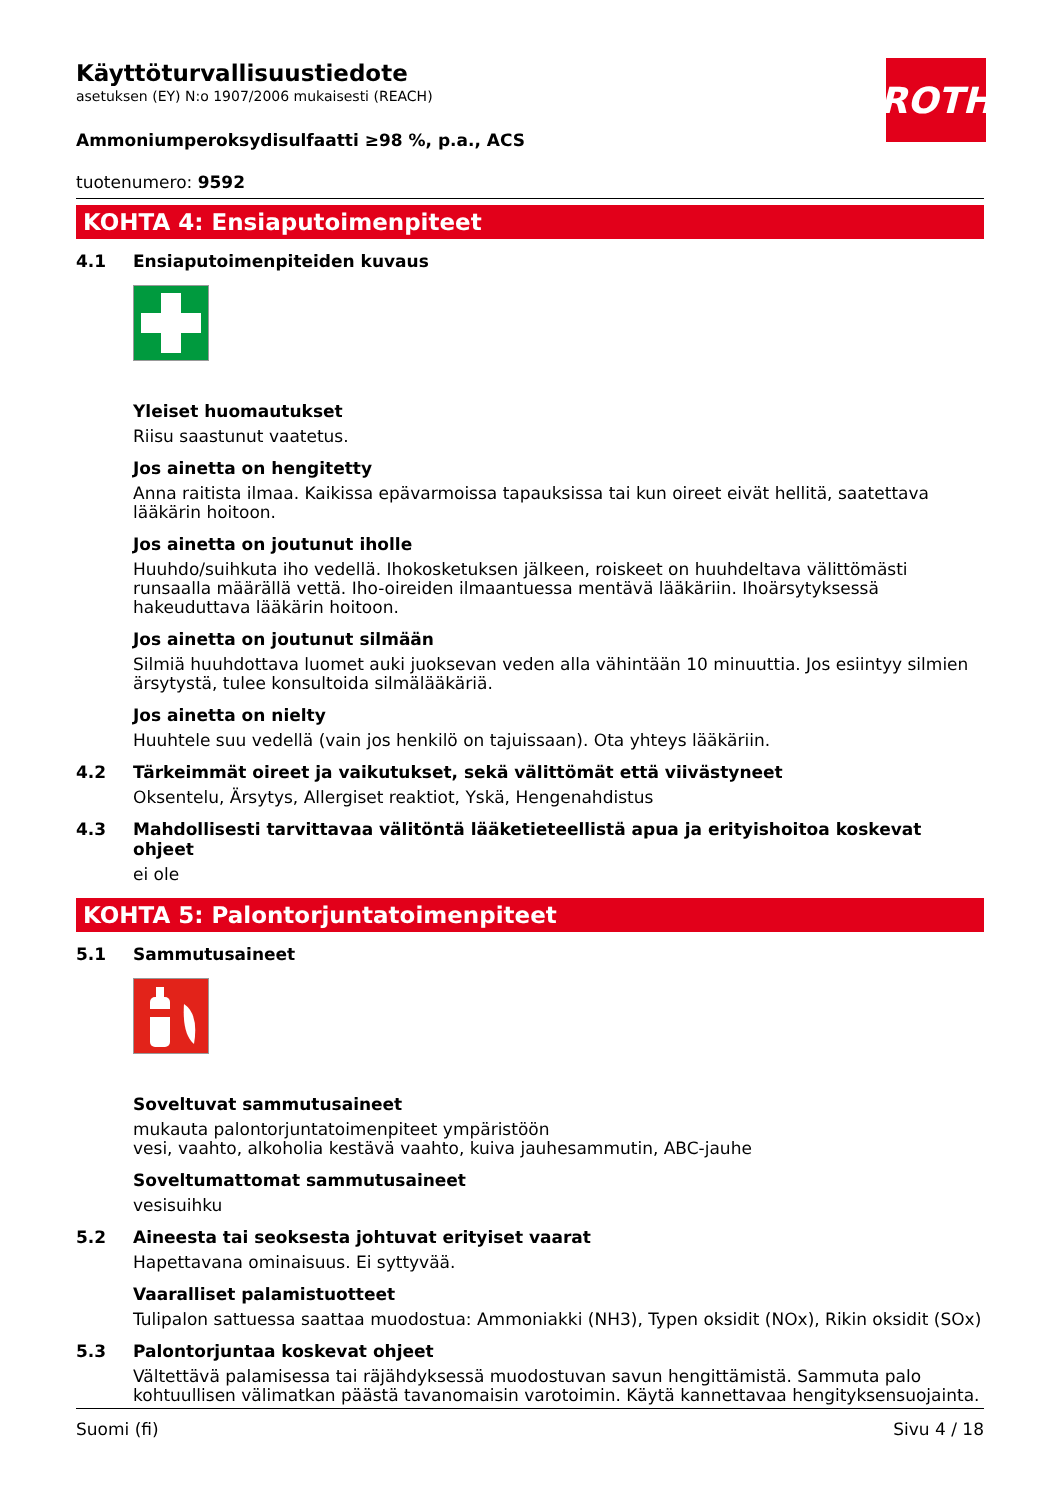ROTH
Käyttöturvallisuustiedote
asetuksen (EY) N:o 1907/2006 mukaisesti (REACH)
Ammoniumperoksydisulfaatti ≥98 %, p.a., ACS
tuotenumero: 9592
KOHTA 4: Ensiaputoimenpiteet
4.1 Ensiaputoimenpiteiden kuvaus
Yleiset huomautukset
Riisu saastunut vaatetus.
Jos ainetta on hengitetty
Anna raitista ilmaa. Kaikissa epävarmoissa tapauksissa tai kun oireet eivät hellitä, saatettava lääkärin hoitoon.
Jos ainetta on joutunut iholle
Huuhdo/suihkuta iho vedellä. Ihokosketuksen jälkeen, roiskeet on huuhdeltava välittömästi runsaalla määrällä vettä. Iho-oireiden ilmaantuessa mentävä lääkäriin. Ihoärsytyksessä hakeuduttava lääkärin hoitoon.
Jos ainetta on joutunut silmään
Silmiä huuhdottava luomet auki juoksevan veden alla vähintään 10 minuuttia. Jos esiintyy silmien ärsytystä, tulee konsultoida silmälääkäriä.
Jos ainetta on nielty
Huuhtele suu vedellä (vain jos henkilö on tajuissaan). Ota yhteys lääkäriin.
4.2 Tärkeimmät oireet ja vaikutukset, sekä välittömät että viivästyneet
Oksentelu, Ärsytys, Allergiset reaktiot, Yskä, Hengenahdistus
4.3 Mahdollisesti tarvittavaa välitöntä lääketieteellistä apua ja erityishoitoa koskevat ohjeet
ei ole
KOHTA 5: Palontorjuntatoimenpiteet
5.1 Sammutusaineet
Soveltuvat sammutusaineet
mukauta palontorjuntatoimenpiteet ympäristöön
vesi, vaahto, alkoholia kestävä vaahto, kuiva jauhesammutin, ABC-jauhe
Soveltumattomat sammutusaineet
vesisuihku
5.2 Aineesta tai seoksesta johtuvat erityiset vaarat
Hapettavana ominaisuus. Ei syttyvää.
Vaaralliset palamistuotteet
Tulipalon sattuessa saattaa muodostua: Ammoniakki (NH3), Typen oksidit (NOx), Rikin oksidit (SOx)
5.3 Palontorjuntaa koskevat ohjeet
Vältettävä palamisessa tai räjähdyksessä muodostuvan savun hengittämistä. Sammuta palo kohtuullisen välimatkan päästä tavanomaisin varotoimin. Käytä kannettavaa hengityksensuojainta.
Suomi (fi) Sivu 4 / 18